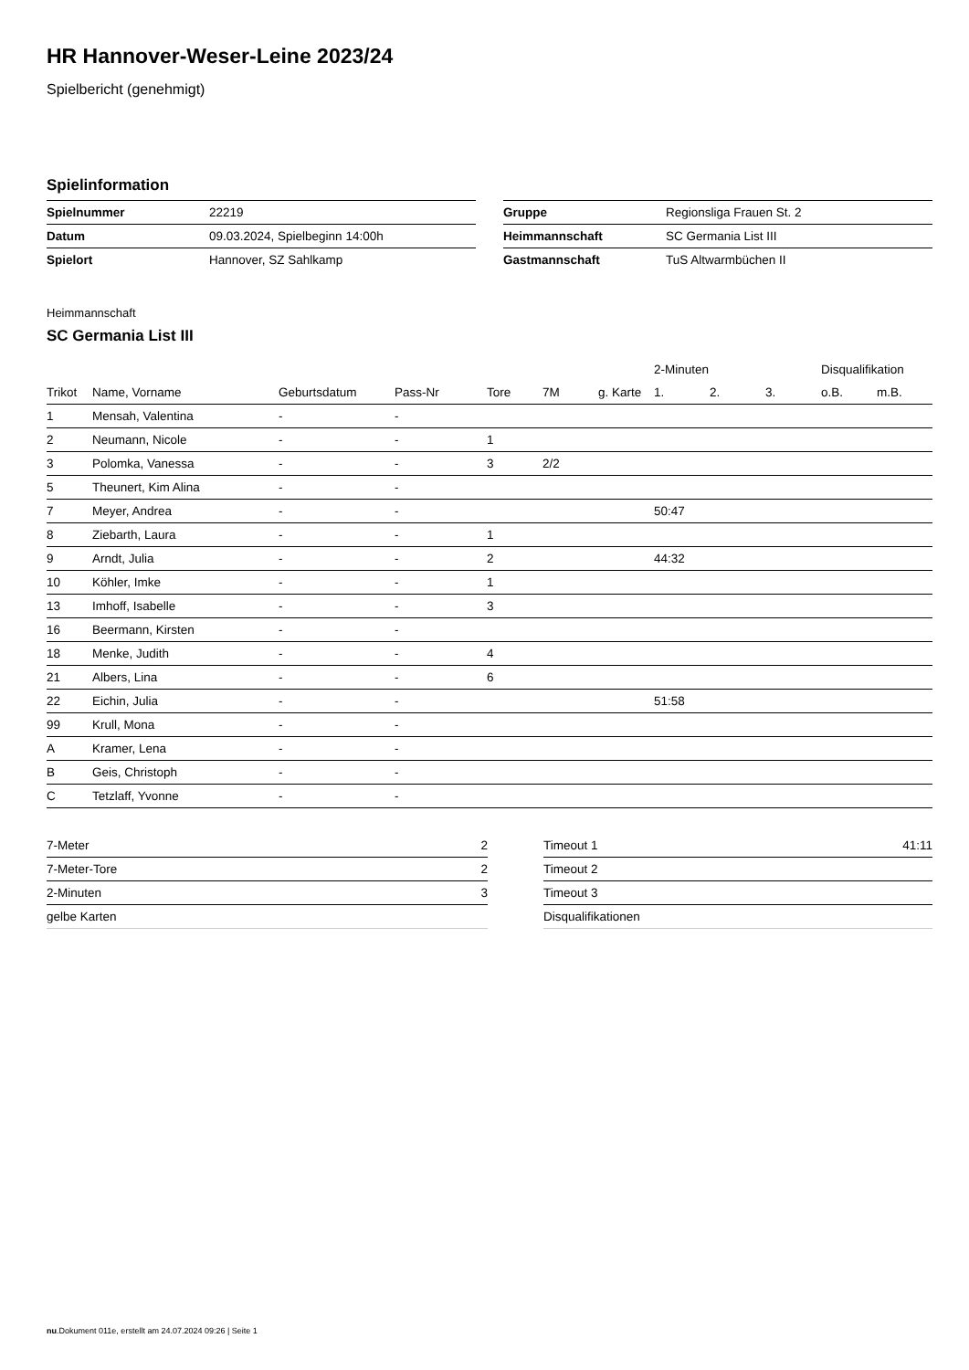HR Hannover-Weser-Leine 2023/24
Spielbericht (genehmigt)
Spielinformation
| Spielnummer | 22219 |
| Datum | 09.03.2024, Spielbeginn 14:00h |
| Spielort | Hannover, SZ Sahlkamp |
| Gruppe | Regionsliga Frauen St. 2 |
| Heimmannschaft | SC Germania List III |
| Gastmannschaft | TuS Altwarmbüchen II |
Heimmannschaft
SC Germania List III
| | | | | | | | 2-Minuten | | | Disqualifikation | |
| --- | --- | --- | --- | --- | --- | --- | --- | --- | --- | --- | --- |
| Trikot | Name, Vorname | Geburtsdatum | Pass-Nr | Tore | 7M | g. Karte | 1. | 2. | 3. | o.B. | m.B. |
| 1 | Mensah, Valentina | - | - | | | | | | | | |
| 2 | Neumann, Nicole | - | - | 1 | | | | | | | |
| 3 | Polomka, Vanessa | - | - | 3 | 2/2 | | | | | | |
| 5 | Theunert, Kim Alina | - | - | | | | | | | | |
| 7 | Meyer, Andrea | - | - | | | | 50:47 | | | | |
| 8 | Ziebarth, Laura | - | - | 1 | | | | | | | |
| 9 | Arndt, Julia | - | - | 2 | | | 44:32 | | | | |
| 10 | Köhler, Imke | - | - | 1 | | | | | | | |
| 13 | Imhoff, Isabelle | - | - | 3 | | | | | | | |
| 16 | Beermann, Kirsten | - | - | | | | | | | | |
| 18 | Menke, Judith | - | - | 4 | | | | | | | |
| 21 | Albers, Lina | - | - | 6 | | | | | | | |
| 22 | Eichin, Julia | - | - | | | | 51:58 | | | | |
| 99 | Krull, Mona | - | - | | | | | | | | |
| A | Kramer, Lena | - | - | | | | | | | | |
| B | Geis, Christoph | - | - | | | | | | | | |
| C | Tetzlaff, Yvonne | - | - | | | | | | | | |
| 7-Meter | 2 |
| 7-Meter-Tore | 2 |
| 2-Minuten | 3 |
| gelbe Karten | |
| Timeout 1 | 41:11 |
| Timeout 2 | |
| Timeout 3 | |
| Disqualifikationen | |
nu.Dokument 011e, erstellt am 24.07.2024 09:26 | Seite 1